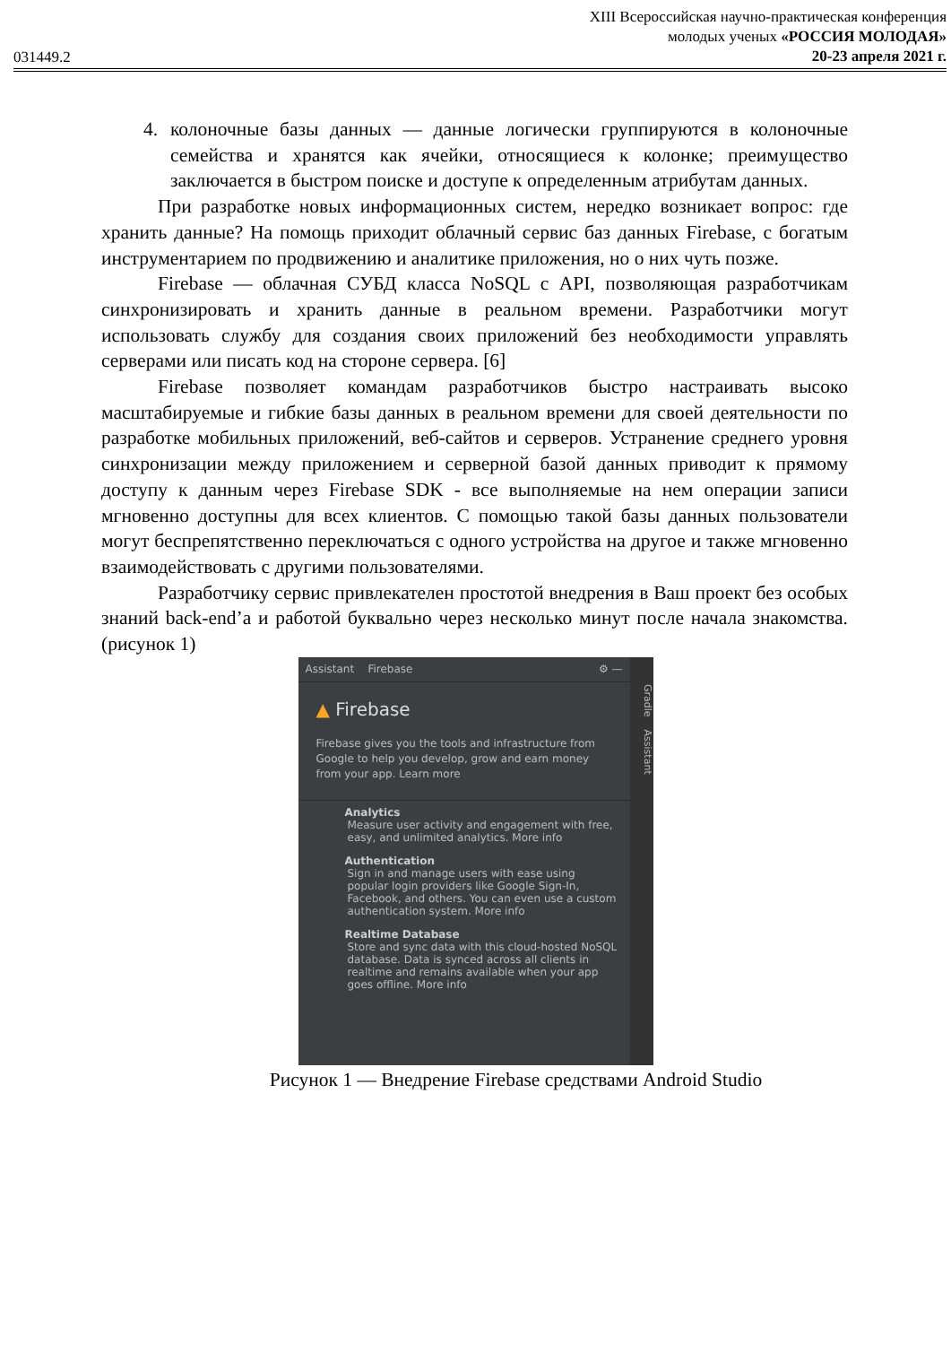031449.2
XIII Всероссийская научно-практическая конференция
молодых ученых «РОССИЯ МОЛОДАЯ»
20-23 апреля 2021 г.
4. колоночные базы данных — данные логически группируются в колоночные семейства и хранятся как ячейки, относящиеся к колонке; преимущество заключается в быстром поиске и доступе к определенным атрибутам данных.
При разработке новых информационных систем, нередко возникает вопрос: где хранить данные? На помощь приходит облачный сервис баз данных Firebase, с богатым инструментарием по продвижению и аналитике приложения, но о них чуть позже.
Firebase — облачная СУБД класса NoSQL с API, позволяющая разработчикам синхронизировать и хранить данные в реальном времени. Разработчики могут использовать службу для создания своих приложений без необходимости управлять серверами или писать код на стороне сервера. [6]
Firebase позволяет командам разработчиков быстро настраивать высоко масштабируемые и гибкие базы данных в реальном времени для своей деятельности по разработке мобильных приложений, веб-сайтов и серверов. Устранение среднего уровня синхронизации между приложением и серверной базой данных приводит к прямому доступу к данным через Firebase SDK - все выполняемые на нем операции записи мгновенно доступны для всех клиентов. С помощью такой базы данных пользователи могут беспрепятственно переключаться с одного устройства на другое и также мгновенно взаимодействовать с другими пользователями.
Разработчику сервис привлекателен простотой внедрения в Ваш проект без особых знаний back-end’а и работой буквально через несколько минут после начала знакомства. (рисунок 1)
Assistant Firebase ⚙ —
▲ Firebase
Firebase gives you the tools and infrastructure from Google to help you develop, grow and earn money from your app. Learn more
Analytics
Measure user activity and engagement with free, easy, and unlimited analytics. More info
Authentication
Sign in and manage users with ease using popular login providers like Google Sign-In, Facebook, and others. You can even use a custom authentication system. More info
Realtime Database
Store and sync data with this cloud-hosted NoSQL database. Data is synced across all clients in realtime and remains available when your app goes offline. More info
Gradle Assistant
Рисунок 1 — Внедрение Firebase средствами Android Studio